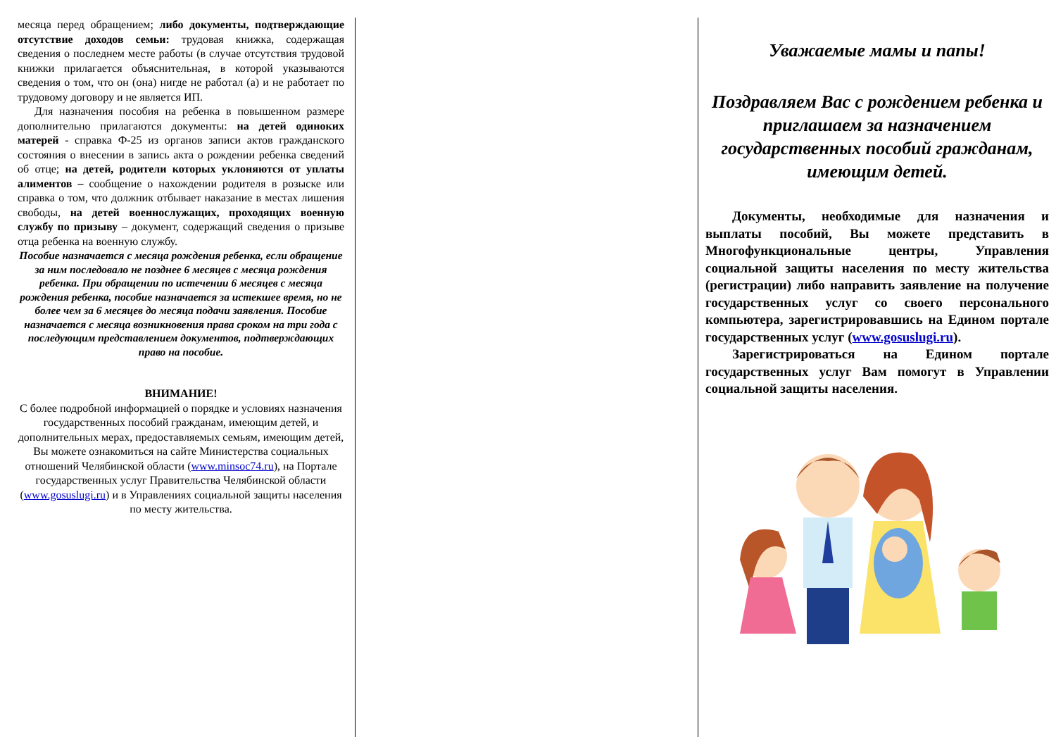месяца перед обращением; либо документы, подтверждающие отсутствие доходов семьи: трудовая книжка, содержащая сведения о последнем месте работы (в случае отсутствия трудовой книжки прилагается объяснительная, в которой указываются сведения о том, что он (она) нигде не работал (а) и не работает по трудовому договору и не является ИП.
Для назначения пособия на ребенка в повышенном размере дополнительно прилагаются документы: на детей одиноких матерей - справка Ф-25 из органов записи актов гражданского состояния о внесении в запись акта о рождении ребенка сведений об отце; на детей, родители которых уклоняются от уплаты алиментов – сообщение о нахождении родителя в розыске или справка о том, что должник отбывает наказание в местах лишения свободы, на детей военнослужащих, проходящих военную службу по призыву – документ, содержащий сведения о призыве отца ребенка на военную службу.
Пособие назначается с месяца рождения ребенка, если обращение за ним последовало не позднее 6 месяцев с месяца рождения ребенка. При обращении по истечении 6 месяцев с месяца рождения ребенка, пособие назначается за истекшее время, но не более чем за 6 месяцев до месяца подачи заявления. Пособие назначается с месяца возникновения права сроком на три года с последующим представлением документов, подтверждающих право на пособие.
ВНИМАНИЕ!
С более подробной информацией о порядке и условиях назначения государственных пособий гражданам, имеющим детей, и дополнительных мерах, предоставляемых семьям, имеющим детей, Вы можете ознакомиться на сайте Министерства социальных отношений Челябинской области (www.minsoc74.ru), на Портале государственных услуг Правительства Челябинской области (www.gosuslugi.ru) и в Управлениях социальной защиты населения по месту жительства.
Уважаемые мамы и папы!
Поздравляем Вас с рождением ребенка и приглашаем за назначением государственных пособий гражданам, имеющим детей.
Документы, необходимые для назначения и выплаты пособий, Вы можете представить в Многофункциональные центры, Управления социальной защиты населения по месту жительства (регистрации) либо направить заявление на получение государственных услуг со своего персонального компьютера, зарегистрировавшись на Едином портале государственных услуг (www.gosuslugi.ru).
Зарегистрироваться на Едином портале государственных услуг Вам помогут в Управлении социальной защиты населения.